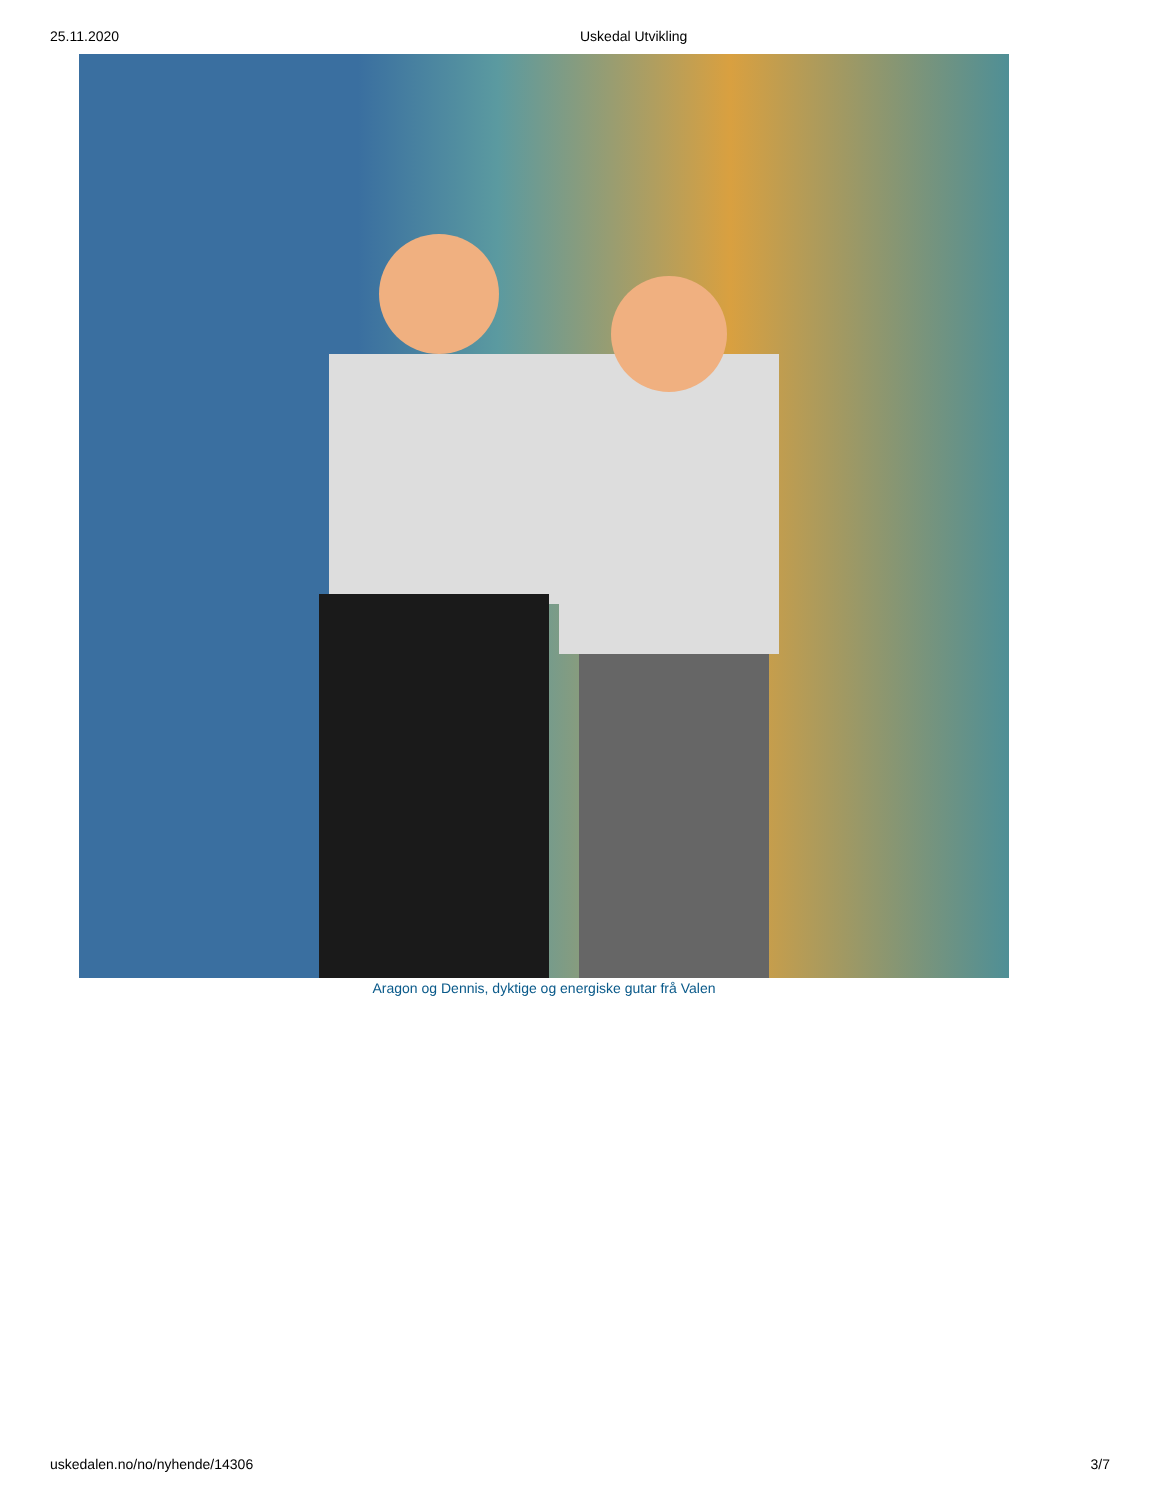25.11.2020 Uskedal Utvikling
Aragon og Dennis, dyktige og energiske gutar frå Valen
uskedalen.no/no/nyhende/14306 3/7